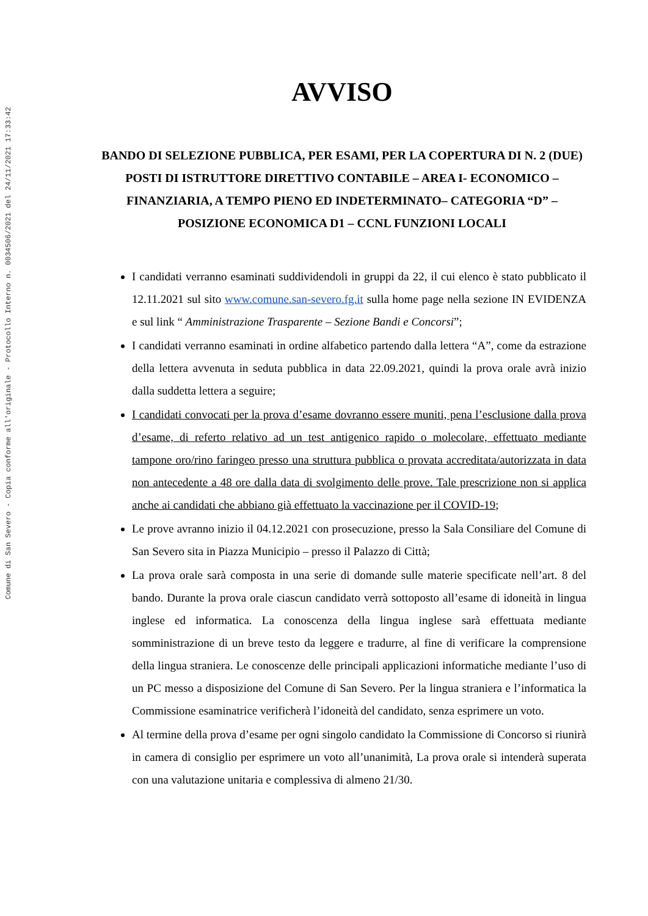Comune di San Severo - Copia conforme all'originale - Protocollo Interno n. 0034506/2021 del 24/11/2021 17:33:42
AVVISO
BANDO DI SELEZIONE PUBBLICA, PER ESAMI, PER LA COPERTURA DI N. 2 (DUE) POSTI DI ISTRUTTORE DIRETTIVO CONTABILE – AREA I- ECONOMICO – FINANZIARIA, A TEMPO PIENO ED INDETERMINATO– CATEGORIA “D” – POSIZIONE ECONOMICA D1 – CCNL FUNZIONI LOCALI
I candidati verranno esaminati suddividendoli in gruppi da 22, il cui elenco è stato pubblicato il 12.11.2021 sul sito www.comune.san-severo.fg.it sulla home page nella sezione IN EVIDENZA e sul link “ Amministrazione Trasparente – Sezione Bandi e Concorsi”;
I candidati verranno esaminati in ordine alfabetico partendo dalla lettera “A”, come da estrazione della lettera avvenuta in seduta pubblica in data 22.09.2021, quindi la prova orale avrà inizio dalla suddetta lettera a seguire;
I candidati convocati per la prova d’esame dovranno essere muniti, pena l’esclusione dalla prova d’esame, di referto relativo ad un test antigenico rapido o molecolare, effettuato mediante tampone oro/rino faringeo presso una struttura pubblica o provata accreditata/autorizzata in data non antecedente a 48 ore dalla data di svolgimento delle prove. Tale prescrizione non si applica anche ai candidati che abbiano già effettuato la vaccinazione per il COVID-19;
Le prove avranno inizio il 04.12.2021 con prosecuzione, presso la Sala Consiliare del Comune di San Severo sita in Piazza Municipio – presso il Palazzo di Città;
La prova orale sarà composta in una serie di domande sulle materie specificate nell’art. 8 del bando. Durante la prova orale ciascun candidato verrà sottoposto all’esame di idoneità in lingua inglese ed informatica. La conoscenza della lingua inglese sarà effettuata mediante somministrazione di un breve testo da leggere e tradurre, al fine di verificare la comprensione della lingua straniera. Le conoscenze delle principali applicazioni informatiche mediante l’uso di un PC messo a disposizione del Comune di San Severo. Per la lingua straniera e l’informatica la Commissione esaminatrice verificherà l’idoneità del candidato, senza esprimere un voto.
Al termine della prova d’esame per ogni singolo candidato la Commissione di Concorso si riunirà in camera di consiglio per esprimere un voto all’unanimità, La prova orale si intenderà superata con una valutazione unitaria e complessiva di almeno 21/30.